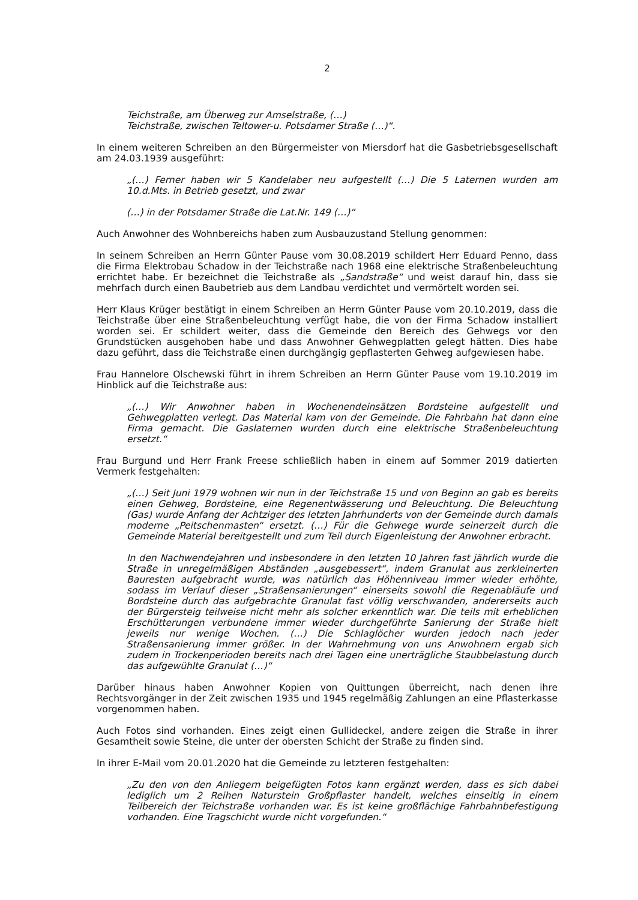2
Teichstraße, am Überweg zur Amselstraße, (…)
Teichstraße, zwischen Teltower-u. Potsdamer Straße (…)“.
In einem weiteren Schreiben an den Bürgermeister von Miersdorf hat die Gasbetriebsgesellschaft am 24.03.1939 ausgeführt:
„(…) Ferner haben wir 5 Kandelaber neu aufgestellt (…) Die 5 Laternen wurden am 10.d.Mts. in Betrieb gesetzt, und zwar
(…) in der Potsdamer Straße die Lat.Nr. 149 (…)“
Auch Anwohner des Wohnbereichs haben zum Ausbauzustand Stellung genommen:
In seinem Schreiben an Herrn Günter Pause vom 30.08.2019 schildert Herr Eduard Penno, dass die Firma Elektrobau Schadow in der Teichstraße nach 1968 eine elektrische Straßenbeleuchtung errichtet habe. Er bezeichnet die Teichstraße als „Sandstraße“ und weist darauf hin, dass sie mehrfach durch einen Baubetrieb aus dem Landbau verdichtet und vermörtelt worden sei.
Herr Klaus Krüger bestätigt in einem Schreiben an Herrn Günter Pause vom 20.10.2019, dass die Teichstraße über eine Straßenbeleuchtung verfügt habe, die von der Firma Schadow installiert worden sei. Er schildert weiter, dass die Gemeinde den Bereich des Gehwegs vor den Grundstücken ausgehoben habe und dass Anwohner Gehwegplatten gelegt hätten. Dies habe dazu geführt, dass die Teichstraße einen durchgängig gepflasterten Gehweg aufgewiesen habe.
Frau Hannelore Olschewski führt in ihrem Schreiben an Herrn Günter Pause vom 19.10.2019 im Hinblick auf die Teichstraße aus:
„(…) Wir Anwohner haben in Wochenendeinsätzen Bordsteine aufgestellt und Gehwegplatten verlegt. Das Material kam von der Gemeinde. Die Fahrbahn hat dann eine Firma gemacht. Die Gaslaternen wurden durch eine elektrische Straßenbeleuchtung ersetzt.“
Frau Burgund und Herr Frank Freese schließlich haben in einem auf Sommer 2019 datierten Vermerk festgehalten:
„(…) Seit Juni 1979 wohnen wir nun in der Teichstraße 15 und von Beginn an gab es bereits einen Gehweg, Bordsteine, eine Regenentwässerung und Beleuchtung. Die Beleuchtung (Gas) wurde Anfang der Achtziger des letzten Jahrhunderts von der Gemeinde durch damals moderne „Peitschenmasten“ ersetzt. (…) Für die Gehwege wurde seinerzeit durch die Gemeinde Material bereitgestellt und zum Teil durch Eigenleistung der Anwohner erbracht.
In den Nachwendejahren und insbesondere in den letzten 10 Jahren fast jährlich wurde die Straße in unregelmäßigen Abständen „ausgebessert“, indem Granulat aus zerkleinerten Bauresten aufgebracht wurde, was natürlich das Höhenniveau immer wieder erhöhte, sodass im Verlauf dieser „Straßensanierungen“ einerseits sowohl die Regenabläufe und Bordsteine durch das aufgebrachte Granulat fast völlig verschwanden, andererseits auch der Bürgersteig teilweise nicht mehr als solcher erkenntlich war. Die teils mit erheblichen Erschütterungen verbundene immer wieder durchgeführte Sanierung der Straße hielt jeweils nur wenige Wochen. (…) Die Schlaglöcher wurden jedoch nach jeder Straßensanierung immer größer. In der Wahrnehmung von uns Anwohnern ergab sich zudem in Trockenperioden bereits nach drei Tagen eine unerträgliche Staubbelastung durch das aufgewühlte Granulat (…)“
Darüber hinaus haben Anwohner Kopien von Quittungen überreicht, nach denen ihre Rechtsvorgänger in der Zeit zwischen 1935 und 1945 regelmäßig Zahlungen an eine Pflasterkasse vorgenommen haben.
Auch Fotos sind vorhanden. Eines zeigt einen Gullideckel, andere zeigen die Straße in ihrer Gesamtheit sowie Steine, die unter der obersten Schicht der Straße zu finden sind.
In ihrer E-Mail vom 20.01.2020 hat die Gemeinde zu letzteren festgehalten:
„Zu den von den Anliegern beigefügten Fotos kann ergänzt werden, dass es sich dabei lediglich um 2 Reihen Naturstein Großpflaster handelt, welches einseitig in einem Teilbereich der Teichstraße vorhanden war. Es ist keine großflächige Fahrbahnbefestigung vorhanden. Eine Tragschicht wurde nicht vorgefunden.“